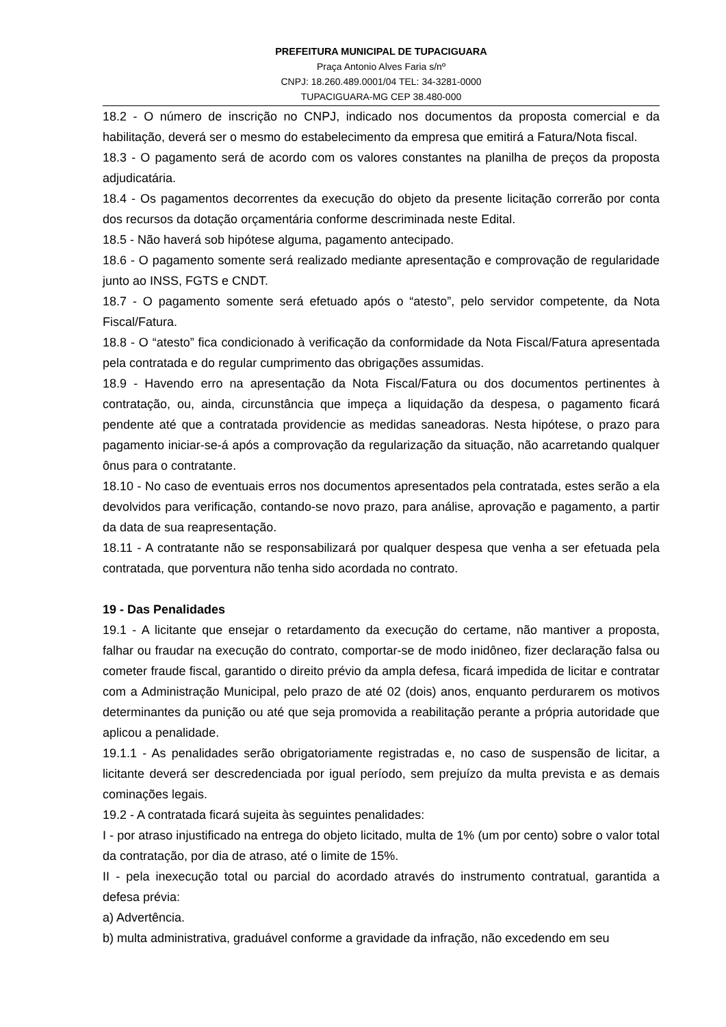PREFEITURA MUNICIPAL DE TUPACIGUARA
Praça Antonio Alves Faria s/nº
CNPJ: 18.260.489.0001/04 TEL: 34-3281-0000
TUPACIGUARA-MG CEP 38.480-000
18.2 - O número de inscrição no CNPJ, indicado nos documentos da proposta comercial e da habilitação, deverá ser o mesmo do estabelecimento da empresa que emitirá a Fatura/Nota fiscal.
18.3 - O pagamento será de acordo com os valores constantes na planilha de preços da proposta adjudicatária.
18.4 - Os pagamentos decorrentes da execução do objeto da presente licitação correrão por conta dos recursos da dotação orçamentária conforme descriminada neste Edital.
18.5 - Não haverá sob hipótese alguma, pagamento antecipado.
18.6 - O pagamento somente será realizado mediante apresentação e comprovação de regularidade junto ao INSS, FGTS e CNDT.
18.7 - O pagamento somente será efetuado após o “atesto”, pelo servidor competente, da Nota Fiscal/Fatura.
18.8 - O “atesto” fica condicionado à verificação da conformidade da Nota Fiscal/Fatura apresentada pela contratada e do regular cumprimento das obrigações assumidas.
18.9 - Havendo erro na apresentação da Nota Fiscal/Fatura ou dos documentos pertinentes à contratação, ou, ainda, circunstância que impeça a liquidação da despesa, o pagamento ficará pendente até que a contratada providencie as medidas saneadoras. Nesta hipótese, o prazo para pagamento iniciar-se-á após a comprovação da regularização da situação, não acarretando qualquer ônus para o contratante.
18.10 - No caso de eventuais erros nos documentos apresentados pela contratada, estes serão a ela devolvidos para verificação, contando-se novo prazo, para análise, aprovação e pagamento, a partir da data de sua reapresentação.
18.11 - A contratante não se responsabilizará por qualquer despesa que venha a ser efetuada pela contratada, que porventura não tenha sido acordada no contrato.
19 - Das Penalidades
19.1 - A licitante que ensejar o retardamento da execução do certame, não mantiver a proposta, falhar ou fraudar na execução do contrato, comportar-se de modo inidôneo, fizer declaração falsa ou cometer fraude fiscal, garantido o direito prévio da ampla defesa, ficará impedida de licitar e contratar com a Administração Municipal, pelo prazo de até 02 (dois) anos, enquanto perdurarem os motivos determinantes da punição ou até que seja promovida a reabilitação perante a própria autoridade que aplicou a penalidade.
19.1.1 - As penalidades serão obrigatoriamente registradas e, no caso de suspensão de licitar, a licitante deverá ser descredenciada por igual período, sem prejuízo da multa prevista e as demais cominações legais.
19.2 - A contratada ficará sujeita às seguintes penalidades:
I - por atraso injustificado na entrega do objeto licitado, multa de 1% (um por cento) sobre o valor total da contratação, por dia de atraso, até o limite de 15%.
II - pela inexecução total ou parcial do acordado através do instrumento contratual, garantida a defesa prévia:
a) Advertência.
b) multa administrativa, graduável conforme a gravidade da infração, não excedendo em seu